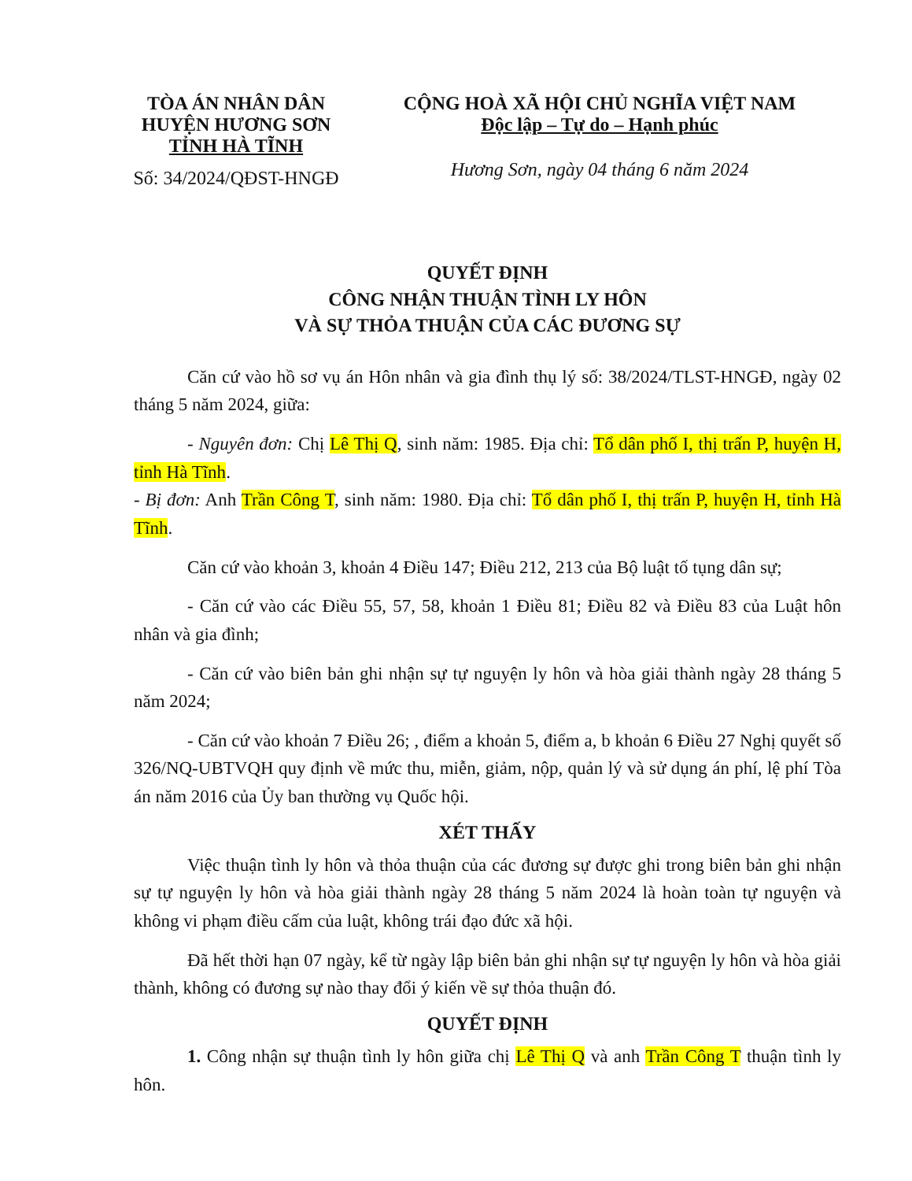TÒA ÁN NHÂN DÂN
HUYỆN HƯƠNG SƠN
TỈNH HÀ TĨNH
Số: 34/2024/QĐST-HNGĐ
CỘNG HOÀ XÃ HỘI CHỦ NGHĨA VIỆT NAM
Độc lập – Tự do – Hạnh phúc
Hương Sơn, ngày 04 tháng 6 năm 2024
QUYẾT ĐỊNH
CÔNG NHẬN THUẬN TÌNH LY HÔN
VÀ SỰ THỎA THUẬN CỦA CÁC ĐƯƠNG SỰ
Căn cứ vào hồ sơ vụ án Hôn nhân và gia đình thụ lý số: 38/2024/TLST-HNGĐ, ngày 02 tháng 5 năm 2024, giữa:
- Nguyên đơn: Chị Lê Thị Q, sinh năm: 1985. Địa chỉ: Tổ dân phố I, thị trấn P, huyện H, tỉnh Hà Tĩnh.
- Bị đơn: Anh Trần Công T, sinh năm: 1980. Địa chỉ: Tổ dân phố I, thị trấn P, huyện H, tỉnh Hà Tĩnh.
Căn cứ vào khoản 3, khoản 4 Điều 147; Điều 212, 213 của Bộ luật tố tụng dân sự;
- Căn cứ vào các Điều 55, 57, 58, khoản 1 Điều 81; Điều 82 và Điều 83 của Luật hôn nhân và gia đình;
- Căn cứ vào biên bản ghi nhận sự tự nguyện ly hôn và hòa giải thành ngày 28 tháng 5 năm 2024;
- Căn cứ vào khoản 7 Điều 26; , điểm a khoản 5, điểm a, b khoản 6 Điều 27 Nghị quyết số 326/NQ-UBTVQH quy định về mức thu, miễn, giảm, nộp, quản lý và sử dụng án phí, lệ phí Tòa án năm 2016 của Ủy ban thường vụ Quốc hội.
XÉT THẤY
Việc thuận tình ly hôn và thỏa thuận của các đương sự được ghi trong biên bản ghi nhận sự tự nguyện ly hôn và hòa giải thành ngày 28 tháng 5 năm 2024 là hoàn toàn tự nguyện và không vi phạm điều cấm của luật, không trái đạo đức xã hội.
Đã hết thời hạn 07 ngày, kể từ ngày lập biên bản ghi nhận sự tự nguyện ly hôn và hòa giải thành, không có đương sự nào thay đổi ý kiến về sự thỏa thuận đó.
QUYẾT ĐỊNH
1. Công nhận sự thuận tình ly hôn giữa chị Lê Thị Q và anh Trần Công T thuận tình ly hôn.